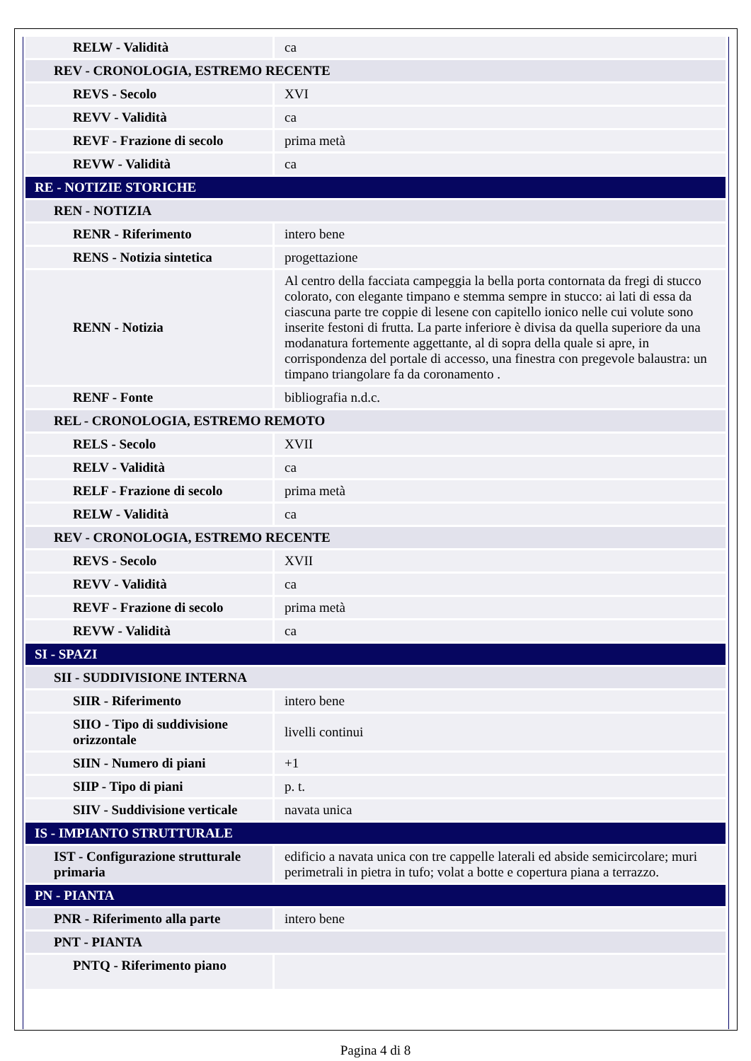| RELW - Validità | ca |
| REV - CRONOLOGIA, ESTREMO RECENTE | |
| REVS - Secolo | XVI |
| REVV - Validità | ca |
| REVF - Frazione di secolo | prima metà |
| REVW - Validità | ca |
| RE - NOTIZIE STORICHE | |
| REN - NOTIZIA | |
| RENR - Riferimento | intero bene |
| RENS - Notizia sintetica | progettazione |
| RENN - Notizia | Al centro della facciata campeggia la bella porta contornata da fregi di stucco colorato, con elegante timpano e stemma sempre in stucco: ai lati di essa da ciascuna parte tre coppie di lesene con capitello ionico nelle cui volute sono inserite festoni di frutta. La parte inferiore è divisa da quella superiore da una modanatura fortemente aggettante, al di sopra della quale si apre, in corrispondenza del portale di accesso, una finestra con pregevole balaustra: un timpano triangolare fa da coronamento . |
| RENF - Fonte | bibliografia n.d.c. |
| REL - CRONOLOGIA, ESTREMO REMOTO | |
| RELS - Secolo | XVII |
| RELV - Validità | ca |
| RELF - Frazione di secolo | prima metà |
| RELW - Validità | ca |
| REV - CRONOLOGIA, ESTREMO RECENTE | |
| REVS - Secolo | XVII |
| REVV - Validità | ca |
| REVF - Frazione di secolo | prima metà |
| REVW - Validità | ca |
| SI - SPAZI | |
| SII - SUDDIVISIONE INTERNA | |
| SIIR - Riferimento | intero bene |
| SIIO - Tipo di suddivisione orizzontale | livelli continui |
| SIIN - Numero di piani | +1 |
| SIIP - Tipo di piani | p. t. |
| SIIV - Suddivisione verticale | navata unica |
| IS - IMPIANTO STRUTTURALE | |
| IST - Configurazione strutturale primaria | edificio a navata unica con tre cappelle laterali ed abside semicircolare; muri perimetrali in pietra in tufo; volat a botte e copertura piana a terrazzo. |
| PN - PIANTA | |
| PNR - Riferimento alla parte | intero bene |
| PNT - PIANTA | |
| PNTQ - Riferimento piano | |
Pagina 4 di 8